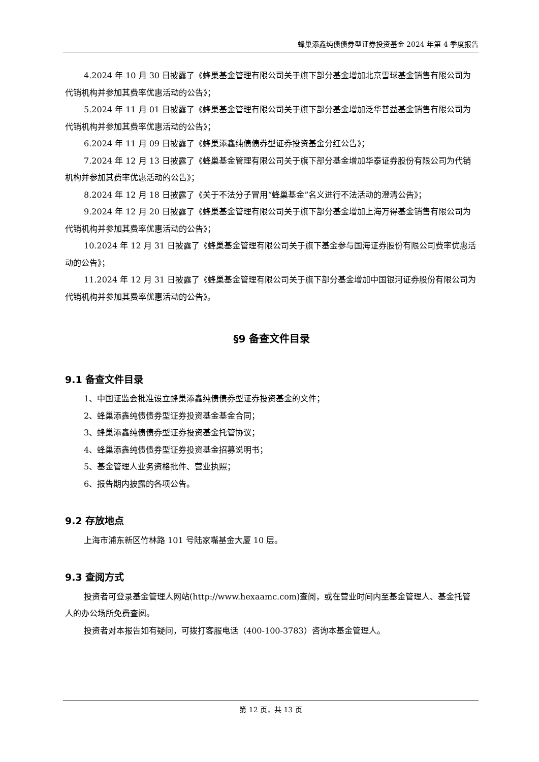蜂巢添鑫纯债债券型证券投资基金 2024 年第 4 季度报告
4.2024 年 10 月 30 日披露了《蜂巢基金管理有限公司关于旗下部分基金增加北京雪球基金销售有限公司为代销机构并参加其费率优惠活动的公告》；
5.2024 年 11 月 01 日披露了《蜂巢基金管理有限公司关于旗下部分基金增加泛华普益基金销售有限公司为代销机构并参加其费率优惠活动的公告》；
6.2024 年 11 月 09 日披露了《蜂巢添鑫纯债债券型证券投资基金分红公告》；
7.2024 年 12 月 13 日披露了《蜂巢基金管理有限公司关于旗下部分基金增加华泰证券股份有限公司为代销机构并参加其费率优惠活动的公告》；
8.2024 年 12 月 18 日披露了《关于不法分子冒用“蜂巢基金”名义进行不法活动的澄清公告》；
9.2024 年 12 月 20 日披露了《蜂巢基金管理有限公司关于旗下部分基金增加上海万得基金销售有限公司为代销机构并参加其费率优惠活动的公告》；
10.2024 年 12 月 31 日披露了《蜂巢基金管理有限公司关于旗下基金参与国海证券股份有限公司费率优惠活动的公告》；
11.2024 年 12 月 31 日披露了《蜂巢基金管理有限公司关于旗下部分基金增加中国银河证券股份有限公司为代销机构并参加其费率优惠活动的公告》。
§9 备查文件目录
9.1 备查文件目录
1、中国证监会批准设立蜂巢添鑫纯债债券型证券投资基金的文件；
2、蜂巢添鑫纯债债券型证券投资基金基金合同；
3、蜂巢添鑫纯债债券型证券投资基金托管协议；
4、蜂巢添鑫纯债债券型证券投资基金招募说明书；
5、基金管理人业务资格批件、营业执照；
6、报告期内披露的各项公告。
9.2 存放地点
上海市浦东新区竹林路 101 号陆家嘴基金大厦 10 层。
9.3 查阅方式
投资者可登录基金管理人网站(http://www.hexaamc.com)查阅，或在营业时间内至基金管理人、基金托管人的办公场所免费查阅。
投资者对本报告如有疑问，可拨打客服电话（400-100-3783）咨询本基金管理人。
第 12 页，共 13 页